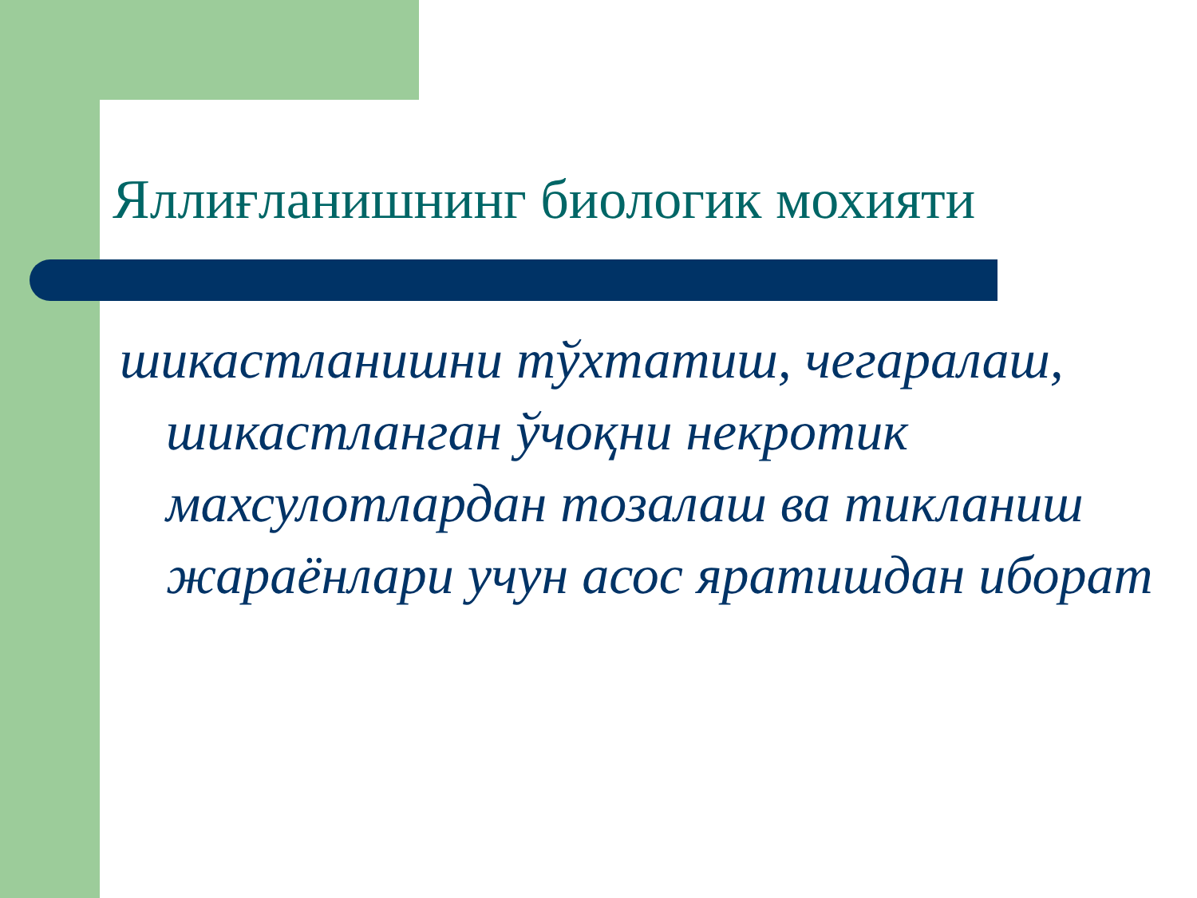Яллиғланишнинг биологик мохияти
шикастланишни тўхтатиш, чегаралаш, шикастланган ўчоқни некротик махсулотлардан тозалаш ва тикланиш жараёнлари учун асос яратишдан иборат